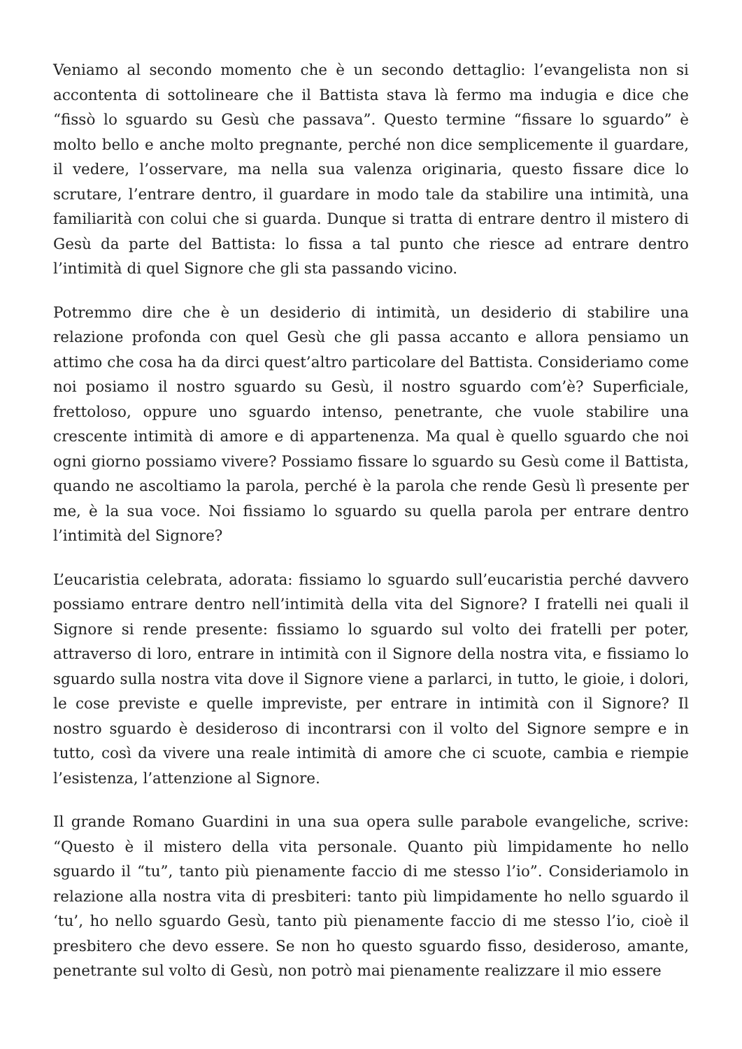Veniamo al secondo momento che è un secondo dettaglio: l’evangelista non si accontenta di sottolineare che il Battista stava là fermo ma indugia e dice che “fissò lo sguardo su Gesù che passava”. Questo termine “fissare lo sguardo” è molto bello e anche molto pregnante, perché non dice semplicemente il guardare, il vedere, l’osservare, ma nella sua valenza originaria, questo fissare dice lo scrutare, l’entrare dentro, il guardare in modo tale da stabilire una intimità, una familiarità con colui che si guarda. Dunque si tratta di entrare dentro il mistero di Gesù da parte del Battista: lo fissa a tal punto che riesce ad entrare dentro l’intimità di quel Signore che gli sta passando vicino.
Potremmo dire che è un desiderio di intimità, un desiderio di stabilire una relazione profonda con quel Gesù che gli passa accanto e allora pensiamo un attimo che cosa ha da dirci quest’altro particolare del Battista. Consideriamo come noi posiamo il nostro sguardo su Gesù, il nostro sguardo com’è? Superficiale, frettoloso, oppure uno sguardo intenso, penetrante, che vuole stabilire una crescente intimità di amore e di appartenenza. Ma qual è quello sguardo che noi ogni giorno possiamo vivere? Possiamo fissare lo sguardo su Gesù come il Battista, quando ne ascoltiamo la parola, perché è la parola che rende Gesù lì presente per me, è la sua voce. Noi fissiamo lo sguardo su quella parola per entrare dentro l’intimità del Signore?
L’eucaristia celebrata, adorata: fissiamo lo sguardo sull’eucaristia perché davvero possiamo entrare dentro nell’intimità della vita del Signore? I fratelli nei quali il Signore si rende presente: fissiamo lo sguardo sul volto dei fratelli per poter, attraverso di loro, entrare in intimità con il Signore della nostra vita, e fissiamo lo sguardo sulla nostra vita dove il Signore viene a parlarci, in tutto, le gioie, i dolori, le cose previste e quelle impreviste, per entrare in intimità con il Signore? Il nostro sguardo è desideroso di incontrarsi con il volto del Signore sempre e in tutto, così da vivere una reale intimità di amore che ci scuote, cambia e riempie l’esistenza, l’attenzione al Signore.
Il grande Romano Guardini in una sua opera sulle parabole evangeliche, scrive: “Questo è il mistero della vita personale. Quanto più limpidamente ho nello sguardo il “tu”, tanto più pienamente faccio di me stesso l’io”. Consideriamolo in relazione alla nostra vita di presbiteri: tanto più limpidamente ho nello sguardo il ‘tu’, ho nello sguardo Gesù, tanto più pienamente faccio di me stesso l’io, cioè il presbitero che devo essere. Se non ho questo sguardo fisso, desideroso, amante, penetrante sul volto di Gesù, non potrò mai pienamente realizzare il mio essere